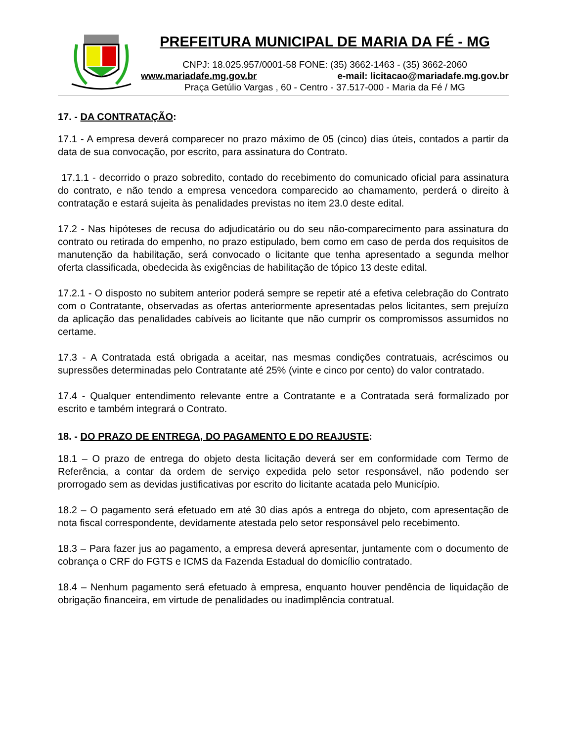PREFEITURA MUNICIPAL DE MARIA DA FÉ - MG
CNPJ: 18.025.957/0001-58 FONE: (35) 3662-1463 - (35) 3662-2060
www.mariadafe.mg.gov.br e-mail: licitacao@mariadafe.mg.gov.br
Praça Getúlio Vargas , 60 - Centro - 37.517-000 - Maria da Fé / MG
17. - DA CONTRATAÇÃO:
17.1 - A empresa deverá comparecer no prazo máximo de 05 (cinco) dias úteis, contados a partir da data de sua convocação, por escrito, para assinatura do Contrato.
17.1.1 - decorrido o prazo sobredito, contado do recebimento do comunicado oficial para assinatura do contrato, e não tendo a empresa vencedora comparecido ao chamamento, perderá o direito à contratação e estará sujeita às penalidades previstas no item 23.0 deste edital.
17.2 - Nas hipóteses de recusa do adjudicatário ou do seu não-comparecimento para assinatura do contrato ou retirada do empenho, no prazo estipulado, bem como em caso de perda dos requisitos de manutenção da habilitação, será convocado o licitante que tenha apresentado a segunda melhor oferta classificada, obedecida às exigências de habilitação de tópico 13 deste edital.
17.2.1 - O disposto no subitem anterior poderá sempre se repetir até a efetiva celebração do Contrato com o Contratante, observadas as ofertas anteriormente apresentadas pelos licitantes, sem prejuízo da aplicação das penalidades cabíveis ao licitante que não cumprir os compromissos assumidos no certame.
17.3 - A Contratada está obrigada a aceitar, nas mesmas condições contratuais, acréscimos ou supressões determinadas pelo Contratante até 25% (vinte e cinco por cento) do valor contratado.
17.4 - Qualquer entendimento relevante entre a Contratante e a Contratada será formalizado por escrito e também integrará o Contrato.
18. - DO PRAZO DE ENTREGA, DO PAGAMENTO E DO REAJUSTE:
18.1 – O prazo de entrega do objeto desta licitação deverá ser em conformidade com Termo de Referência, a contar da ordem de serviço expedida pelo setor responsável, não podendo ser prorrogado sem as devidas justificativas por escrito do licitante acatada pelo Município.
18.2 – O pagamento será efetuado em até 30 dias após a entrega do objeto, com apresentação de nota fiscal correspondente, devidamente atestada pelo setor responsável pelo recebimento.
18.3 – Para fazer jus ao pagamento, a empresa deverá apresentar, juntamente com o documento de cobrança o CRF do FGTS e ICMS da Fazenda Estadual do domicílio contratado.
18.4 – Nenhum pagamento será efetuado à empresa, enquanto houver pendência de liquidação de obrigação financeira, em virtude de penalidades ou inadimplência contratual.